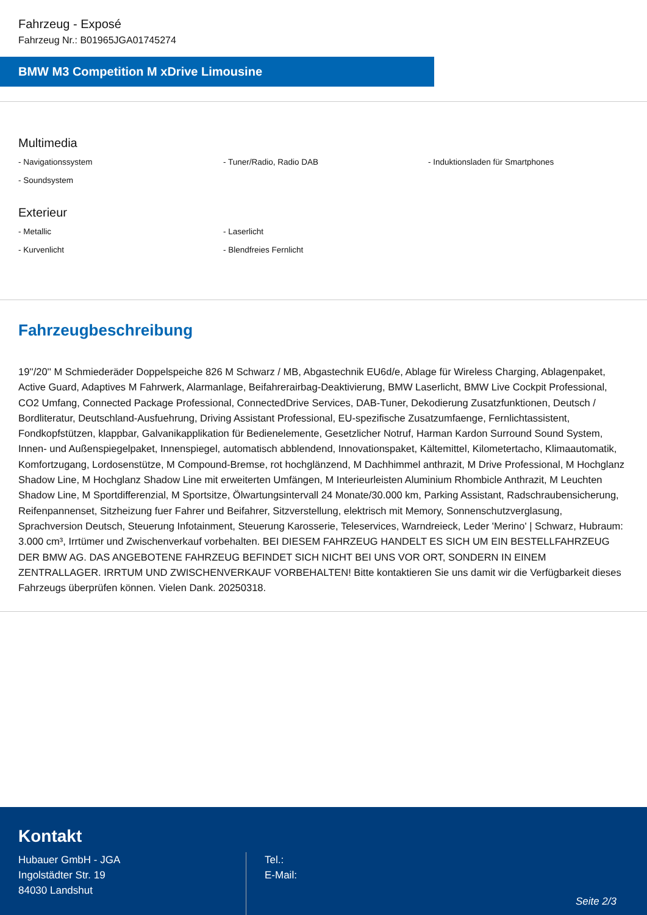Fahrzeug - Exposé
Fahrzeug Nr.: B01965JGA01745274
BMW M3 Competition M xDrive Limousine
Multimedia
- Navigationssystem
- Tuner/Radio, Radio DAB
- Induktionsladen für Smartphones
- Soundsystem
Exterieur
- Metallic
- Laserlicht
- Kurvenlicht
- Blendfreies Fernlicht
Fahrzeugbeschreibung
19''/20'' M Schmiederäder Doppelspeiche 826 M Schwarz / MB, Abgastechnik EU6d/e, Ablage für Wireless Charging, Ablagenpaket, Active Guard, Adaptives M Fahrwerk, Alarmanlage, Beifahrerairbag-Deaktivierung, BMW Laserlicht, BMW Live Cockpit Professional, CO2 Umfang, Connected Package Professional, ConnectedDrive Services, DAB-Tuner, Dekodierung Zusatzfunktionen, Deutsch / Bordliteratur, Deutschland-Ausfuehrung, Driving Assistant Professional, EU-spezifische Zusatzumfaenge, Fernlichtassistent, Fondkopfstützen, klappbar, Galvanikapplikation für Bedienelemente, Gesetzlicher Notruf, Harman Kardon Surround Sound System, Innen- und Außenspiegelpaket, Innenspiegel, automatisch abblendend, Innovationspaket, Kältemittel, Kilometertacho, Klimaautomatik, Komfortzugang, Lordosenstütze, M Compound-Bremse, rot hochglänzend, M Dachhimmel anthrazit, M Drive Professional, M Hochglanz Shadow Line, M Hochglanz Shadow Line mit erweiterten Umfängen, M Interieurleisten Aluminium Rhombicle Anthrazit, M Leuchten Shadow Line, M Sportdifferenzial, M Sportsitze, Ölwartungsintervall 24 Monate/30.000 km, Parking Assistant, Radschraubensicherung, Reifenpannenset, Sitzheizung fuer Fahrer und Beifahrer, Sitzverstellung, elektrisch mit Memory, Sonnenschutzverglasung, Sprachversion Deutsch, Steuerung Infotainment, Steuerung Karosserie, Teleservices, Warndreieck, Leder 'Merino' | Schwarz, Hubraum: 3.000 cm³, Irrtümer und Zwischenverkauf vorbehalten. BEI DIESEM FAHRZEUG HANDELT ES SICH UM EIN BESTELLFAHRZEUG DER BMW AG. DAS ANGEBOTENE FAHRZEUG BEFINDET SICH NICHT BEI UNS VOR ORT, SONDERN IN EINEM ZENTRALLAGER. IRRTUM UND ZWISCHENVERKAUF VORBEHALTEN! Bitte kontaktieren Sie uns damit wir die Verfügbarkeit dieses Fahrzeugs überprüfen können. Vielen Dank. 20250318.
Kontakt
Hubauer GmbH - JGA
Ingolstädter Str. 19
84030 Landshut
Tel.:
E-Mail:
Seite 2/3